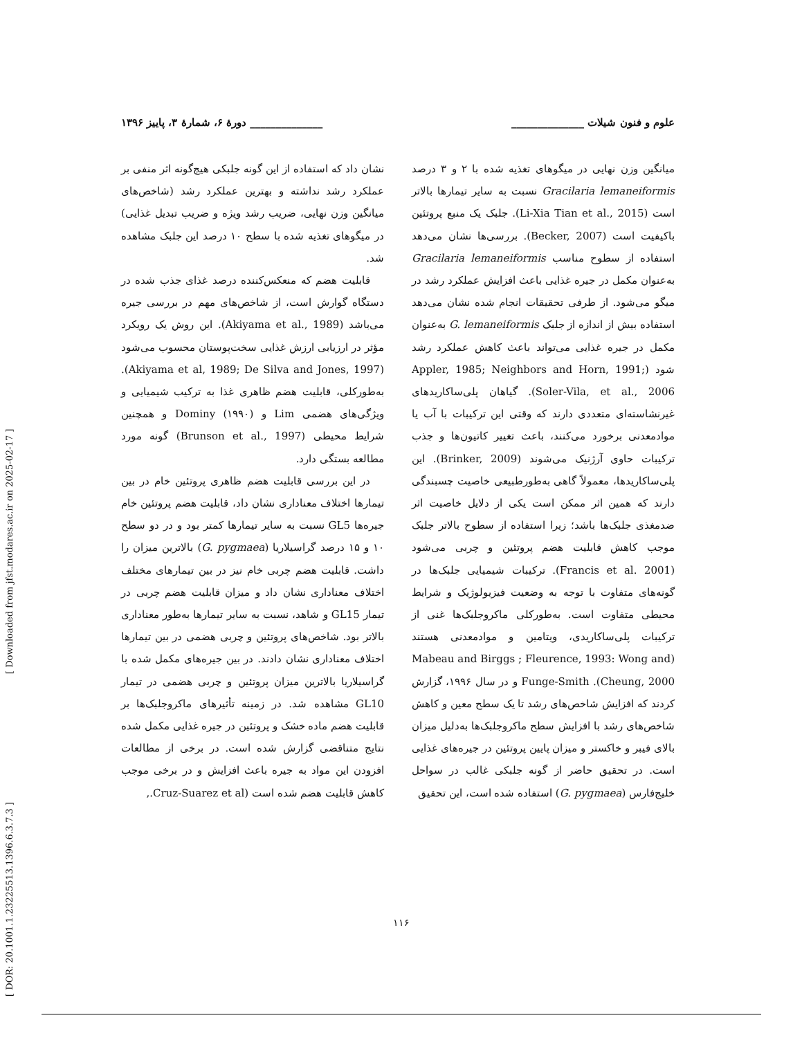[ DOR: 20.1001.1.23225513.1396.6.3.7.3 ] [ Downloaded from jfst.modares.ac.ir on 2025-02-17 ]
علوم و فنون شیلات ______________ ______________ دورهٔ ۶، شمارهٔ ۳، پاییز ۱۳۹۶
میانگین وزن نهایی در میگوهای تغذیه شده با ۲ و ۳ درصد Gracilaria lemaneiformis نسبت به سایر تیمارها بالاتر است (Li-Xia Tian et al., 2015). جلبک یک منبع پروتئین باکیفیت است (Becker, 2007). بررسی‌ها نشان می‌دهد استفاده از سطوح مناسب Gracilaria lemaneiformis به‌عنوان مکمل در جیره غذایی باعث افزایش عملکرد رشد در میگو می‌شود. از طرفی تحقیقات انجام شده نشان می‌دهد استفاده بیش از اندازه از جلبک G. lemaneiformis به‌عنوان مکمل در جیره غذایی می‌تواند باعث کاهش عملکرد رشد شود (Appler, 1985; Neighbors and Horn, 1991; Soler-Vila, et al., 2006). گیاهان پلی‌ساکاریدهای غیرنشاسته‌ای متعددی دارند که وقتی این ترکیبات با آب یا موادمعدنی برخورد می‌کنند، باعث تغییر کاتیون‌ها و جذب ترکیبات حاوی آرژنیک می‌شوند (Brinker, 2009). این پلی‌ساکاریدها، معمولاً گاهی به‌طورطبیعی خاصیت چسبندگی دارند که همین اثر ممکن است یکی از دلایل خاصیت اثر ضدمغذی جلبک‌ها باشد؛ زیرا استفاده از سطوح بالاتر جلبک موجب کاهش قابلیت هضم پروتئین و چربی می‌شود (Francis et al. 2001). ترکیبات شیمیایی جلبک‌ها در گونه‌های متفاوت با توجه به وضعیت فیزیولوژیک و شرایط محیطی متفاوت است. به‌طورکلی ماکروجلبک‌ها غنی از ترکیبات پلی‌ساکاریدی، ویتامین و موادمعدنی هستند (Mabeau and Birggs ; Fleurence, 1993: Wong and Cheung, 2000). Funge-Smith و در سال ۱۹۹۶، گزارش کردند که افزایش شاخص‌های رشد تا یک سطح معین و کاهش شاخص‌های رشد با افزایش سطح ماکروجلبک‌ها به‌دلیل میزان بالای فیبر و خاکستر و میزان پایین پروتئین در جیره‌های غذایی است. در تحقیق حاضر از گونه جلبکی غالب در سواحل خلیج‌فارس (G. pygmaea) استفاده شده است، این تحقیق
نشان داد که استفاده از این گونه جلبکی هیچ‌گونه اثر منفی بر عملکرد رشد نداشته و بهترین عملکرد رشد (شاخص‌های میانگین وزن نهایی، ضریب رشد ویژه و ضریب تبدیل غذایی) در میگوهای تغذیه شده با سطح ۱۰ درصد این جلبک مشاهده شد.
قابلیت هضم که منعکس‌کننده درصد غذای جذب شده در دستگاه گوارش است، از شاخص‌های مهم در بررسی جیره می‌باشد (Akiyama et al., 1989). این روش یک رویکرد مؤثر در ارزیابی ارزش غذایی سخت‌پوستان محسوب می‌شود (Akiyama et al, 1989; De Silva and Jones, 1997). به‌طورکلی، قابلیت هضم ظاهری غذا به ترکیب شیمیایی و ویژگی‌های هضمی Lim و Dominy (۱۹۹۰) و همچنین شرایط محیطی (Brunson et al., 1997) گونه مورد مطالعه بستگی دارد.
در این بررسی قابلیت هضم ظاهری پروتئین خام در بین تیمارها اختلاف معناداری نشان داد، قابلیت هضم پروتئین خام جیره‌ها GL5 نسبت به سایر تیمارها کمتر بود و در دو سطح ۱۰ و ۱۵ درصد گراسیلاریا (G. pygmaea) بالاترین میزان را داشت. قابلیت هضم چربی خام نیز در بین تیمارهای مختلف اختلاف معناداری نشان داد و میزان قابلیت هضم چربی در تیمار GL15 و شاهد، نسبت به سایر تیمارها به‌طور معناداری بالاتر بود. شاخص‌های پروتئین و چربی هضمی در بین تیمارها اختلاف معناداری نشان دادند. در بین جیره‌های مکمل شده با گراسیلاریا بالاترین میزان پروتئین و چربی هضمی در تیمار GL10 مشاهده شد. در زمینه تأثیرهای ماکروجلبک‌ها بر قابلیت هضم ماده خشک و پروتئین در جیره غذایی مکمل شده نتایج متناقضی گزارش شده است. در برخی از مطالعات افزودن این مواد به جیره باعث افزایش و در برخی موجب کاهش قابلیت هضم شده است (Cruz-Suarez et al.,
۱۱۶